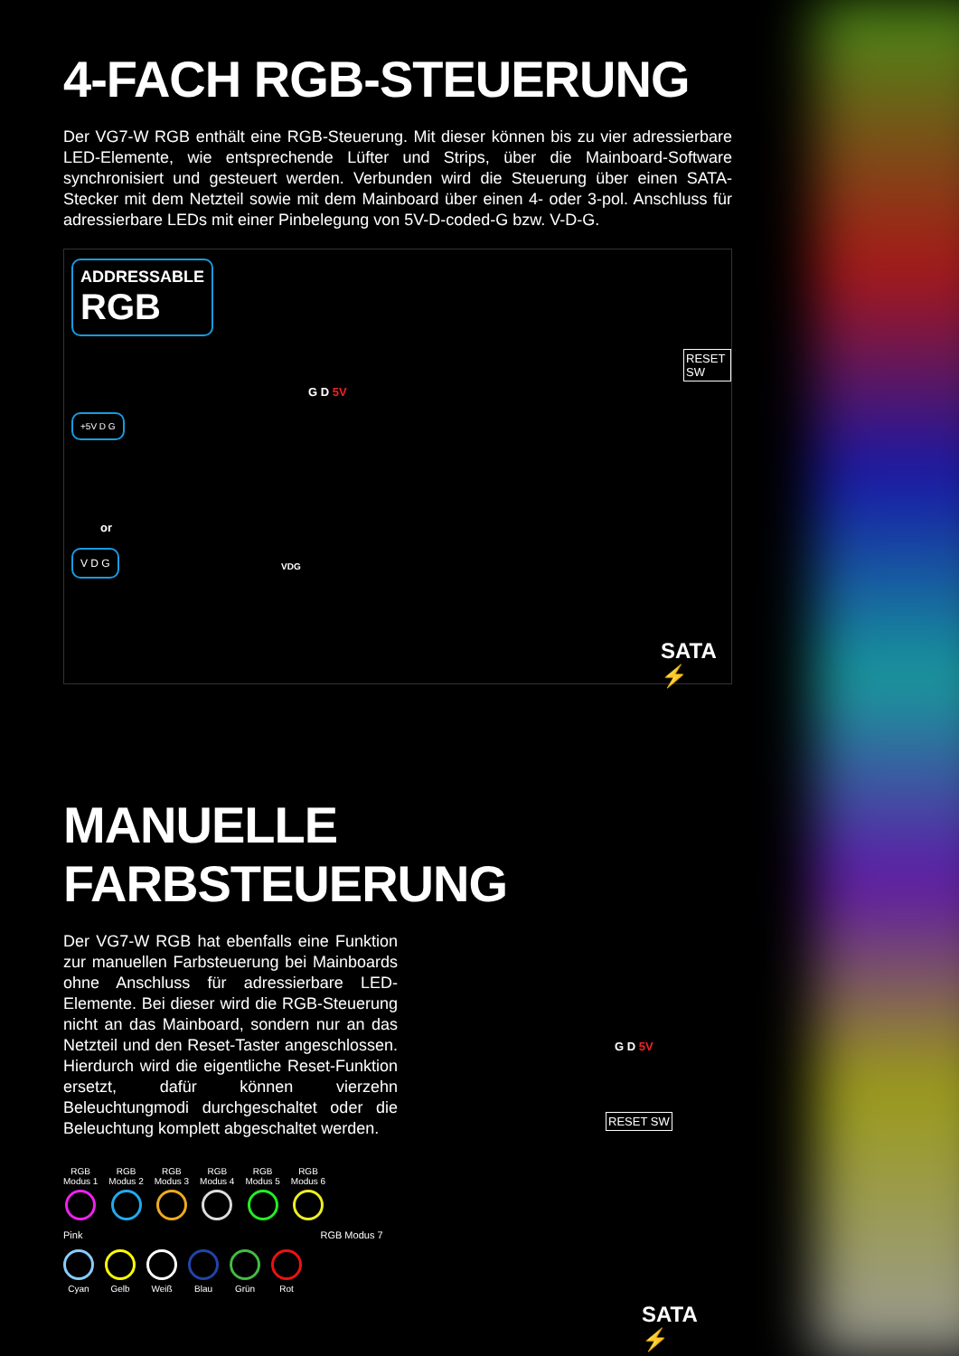4-FACH RGB-STEUERUNG
Der VG7-W RGB enthält eine RGB-Steuerung. Mit dieser können bis zu vier adressierbare LED-Elemente, wie entsprechende Lüfter und Strips, über die Mainboard-Software synchronisiert und gesteuert werden. Verbunden wird die Steuerung über einen SATA-Stecker mit dem Netzteil sowie mit dem Mainboard über einen 4- oder 3-pol. Anschluss für adressierbare LEDs mit einer Pinbelegung von 5V-D-coded-G bzw. V-D-G.
ADDRESSABLE
RGB
G D 5V
+5V D G
or
V D G
VDG
RESET SW
SATA ⚡
MANUELLE FARBSTEUERUNG
Der VG7-W RGB hat ebenfalls eine Funktion zur manuellen Farbsteuerung bei Mainboards ohne Anschluss für adressierbare LED-Elemente. Bei dieser wird die RGB-Steuerung nicht an das Mainboard, sondern nur an das Netzteil und den Reset-Taster angeschlossen. Hierdurch wird die eigentliche Reset-Funktion ersetzt, dafür können vierzehn Beleuchtungmodi durchgeschaltet oder die Beleuchtung komplett abgeschaltet werden.
RGB
Modus 1
RGB
Modus 2
RGB
Modus 3
RGB
Modus 4
RGB
Modus 5
RGB
Modus 6
Pink RGB Modus 7
Cyan Gelb Weiß Blau Grün Rot
G D 5V
RESET SW
SATA ⚡